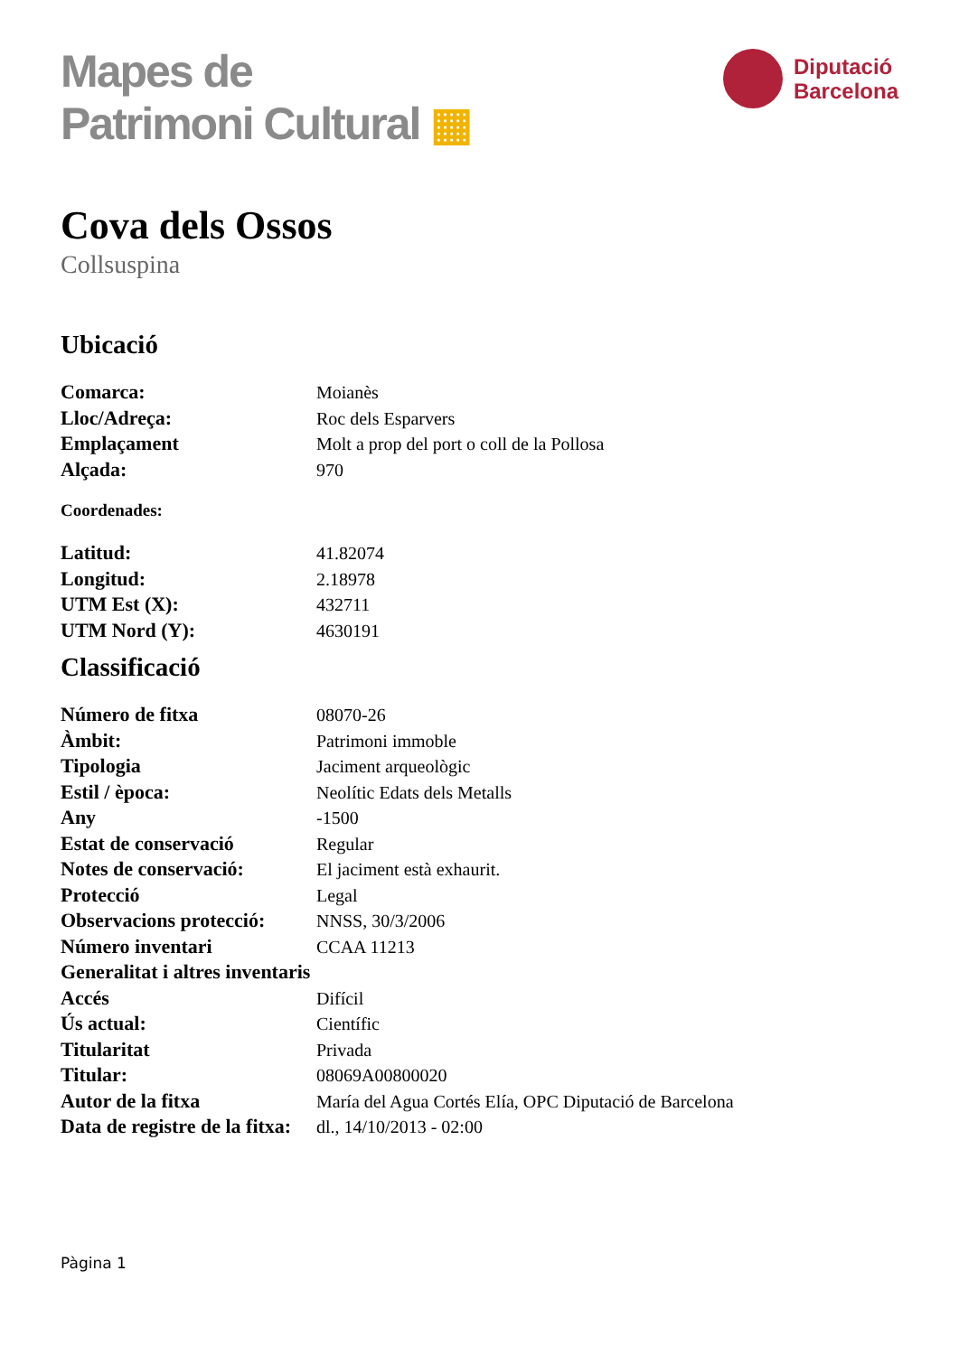Mapes de
Patrimoni Cultural ▦
Diputació
Barcelona
Cova dels Ossos
Collsuspina
Ubicació
| Comarca: | Moianès |
| Lloc/Adreça: | Roc dels Esparvers |
| Emplaçament | Molt a prop del port o coll de la Pollosa |
| Alçada: | 970 |
Coordenades:
| Latitud: | 41.82074 |
| Longitud: | 2.18978 |
| UTM Est (X): | 432711 |
| UTM Nord (Y): | 4630191 |
Classificació
| Número de fitxa | 08070-26 |
| Àmbit: | Patrimoni immoble |
| Tipologia | Jaciment arqueològic |
| Estil / època: | Neolític Edats dels Metalls |
| Any | -1500 |
| Estat de conservació | Regular |
| Notes de conservació: | El jaciment està exhaurit. |
| Protecció | Legal |
| Observacions protecció: | NNSS, 30/3/2006 |
| Número inventari | CCAA 11213 |
| Generalitat i altres inventaris | |
| Accés | Difícil |
| Ús actual: | Científic |
| Titularitat | Privada |
| Titular: | 08069A00800020 |
| Autor de la fitxa | María del Agua Cortés Elía, OPC Diputació de Barcelona |
| Data de registre de la fitxa: | dl., 14/10/2013 - 02:00 |
Pàgina 1